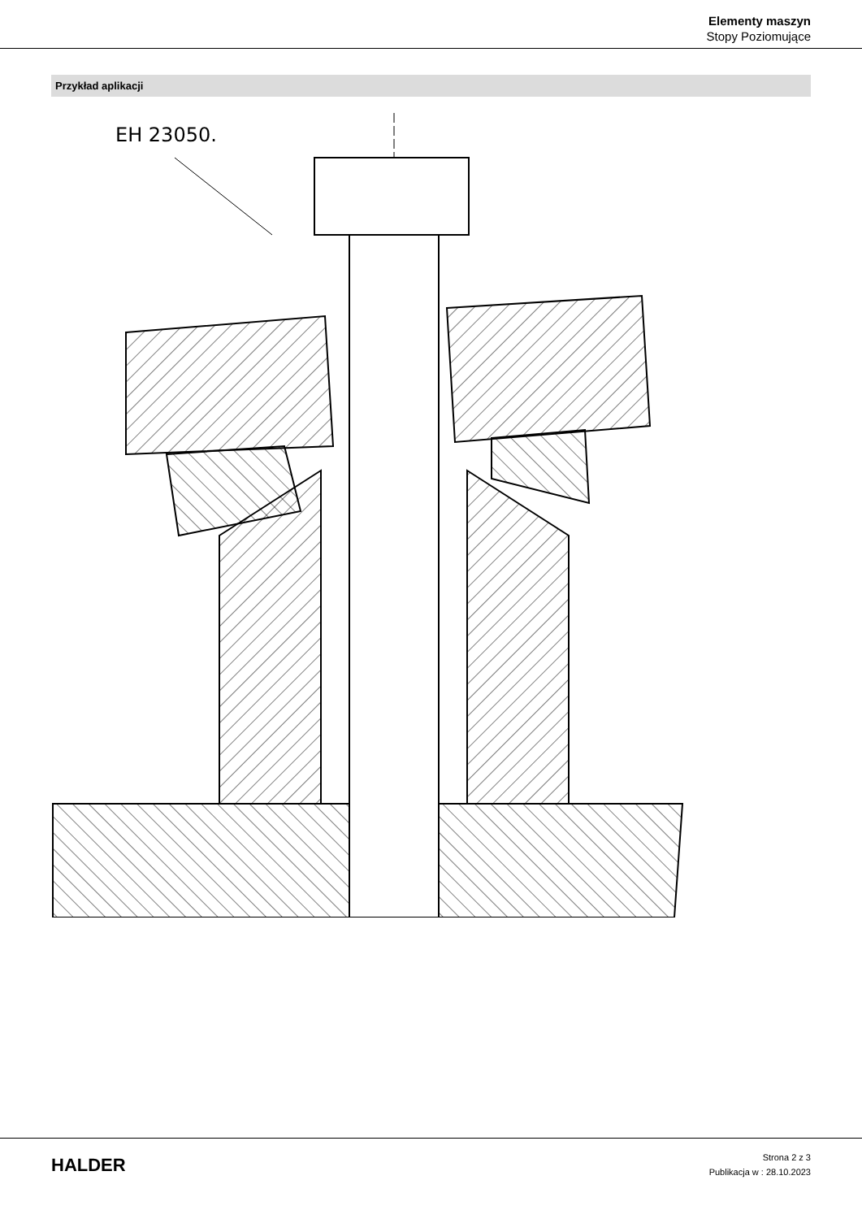Elementy maszyn
Stopy Poziomujące
Przykład aplikacji
EH 23050.
HALDER
Strona 2 z 3
Publikacja w : 28.10.2023